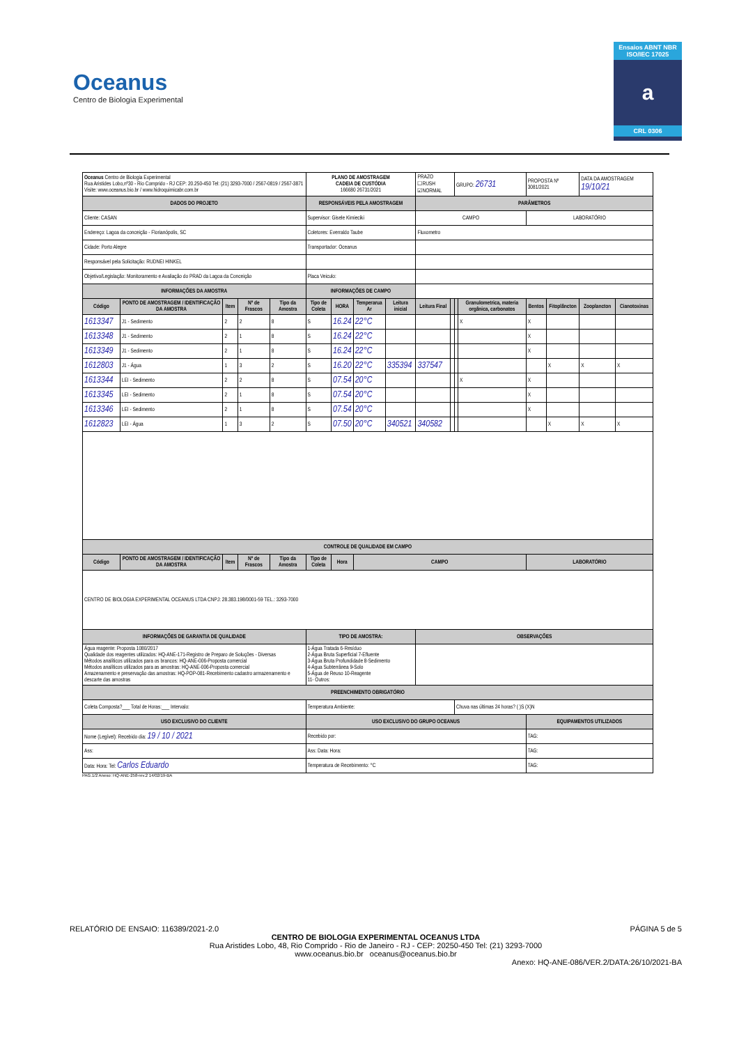Oceanus
Centro de Biologia Experimental
Ensaios ABNT NBR ISO/IEC 17025
a
CRL 0306
| Oceanus Centro de Biologia Experimental Rua Aristides Lobo,nº30 - Rio Comprido - RJ CEP: 20.250-450 Tel: (21) 3293-7000 / 2567-0819 / 2567-3871 Visite: www.oceanus.bio.br / www.hidroquimicabr.com.br | | | | | PLANO DE AMOSTRAGEM CADEIA DE CUSTÓDIA 166680 26731/2021 | | | | PRAZO ☐RUSH ☑NORMAL | | GRUPO: 26731 | | PROPOSTA Nº 3081/2021 | | DATA DA AMOSTRAGEM 19/10/21 | |
| DADOS DO PROJETO | | | | | RESPONSÁVEIS PELA AMOSTRAGEM | | | | PARÂMETROS | | | | | | | |
| Cliente: CASAN | | | | | Supervisor: Gisele Kimieciki | | | | CAMPO | | | | LABORATÓRIO | | | |
| Endereço: Lagoa da conceição - Florianópolis, SC | | | | | Coletores: Everraldo Taube | | | | Fluxometro | | | | | | | |
| Cidade: Porto Alegre | | | | | Transportador: Oceanus | | | | | | | | | | | |
| Responsável pela Solicitação: RUDNEI HINKEL | | | | | | | | | | | | | | | | |
| Objetivo/Legislação: Monitoramento e Avaliação do PRAD da Lagoa da Conceição | | | | | Placa Veiculo: | | | | | | | | | | | |
| INFORMAÇÕES DA AMOSTRA | | | | | INFORMAÇÕES DE CAMPO | | | | | | | | | | | |
| Código | PONTO DE AMOSTRAGEM / IDENTIFICAÇÃO DA AMOSTRA | Item | Nº de Frascos | Tipo da Amostra | Tipo de Coleta | HORA | Temperarua Ar | Leitura inicial | Leitura Final | | | Granulometrica, materia orgânica, carbonatos | Bentos | Fitoplâncton | Zooplancton | Cianotoxinas |
| 1613347 | J1 - Sedimento | 2 | 2 | 8 | S | 16.24 | 22°C | | | | | X | X | | | |
| 1613348 | J1 - Sedimento | 2 | 1 | 8 | S | 16.24 | 22°C | | | | | | X | | | |
| 1613349 | J1 - Sedimento | 2 | 1 | 8 | S | 16.24 | 22°C | | | | | | X | | | |
| 1612803 | J1 - Água | 1 | 3 | 2 | S | 16.20 | 22°C | 335394 | 337547 | | | | | X | X | X |
| 1613344 | LEI - Sedimento | 2 | 2 | 8 | S | 07.54 | 20°C | | | | | X | X | | | |
| 1613345 | LEI - Sedimento | 2 | 1 | 8 | S | 07.54 | 20°C | | | | | | X | | | |
| 1613346 | LEI - Sedimento | 2 | 1 | 8 | S | 07.54 | 20°C | | | | | | X | | | |
| 1612823 | LEI - Água | 1 | 3 | 2 | S | 07.50 | 20°C | 340521 | 340582 | | | | | X | X | X |
| CONTROLE DE QUALIDADE EM CAMPO | | | | | | | | | | | | | | | | |
| Código | PONTO DE AMOSTRAGEM / IDENTIFICAÇÃO DA AMOSTRA | Item | Nº de Frascos | Tipo da Amostra | Tipo de Coleta | Hora | CAMPO | | | | | | LABORATÓRIO | | | |
| CENTRO DE BIOLOGIA EXPERIMENTAL OCEANUS LTDA CNPJ: 28.383.198/0001-59 TEL.: 3293-7000 | | | | | | | | | | | | | | | | |
| INFORMAÇÕES DE GARANTIA DE QUALIDADE | | | | | TIPO DE AMOSTRA: | | | | OBSERVAÇÕES | | | | | | | |
| Água reagente: Proposta 1080/2017 Qualidade dos reagentes utilizados: HQ-ANE-171-Registro de Preparo de Soluções - Diversas Métodos analíticos utilizados para os brancos: HQ-ANE-006-Proposta comercial Métodos analíticos utilizados para as amostras: HQ-ANE-006-Proposta comercial Amazenamento e preservação das amostras: HQ-POP-081-Recebimento cadastro armazenamento e descarte das amostras | | | | | 1-Água Tratada 6-Resíduo 2-Água Bruta Superficial 7-Efluente 3-Água Bruta Profundidade 8-Sedimento 4-Água Subterrânea 9-Solo 5-Água de Reuso 10-Reagente 11- Outros: | | | | | | | | | | | |
| PREENCHIMENTO OBRIGATÓRIO | | | | | | | | | | | | | | | | |
| Coleta Composta?___ Total de Horas:___ Intervalo: | | | | | Temperatura Ambiente: | | | | | | Chuva nas últimas 24 horas? ( )S (X)N | | | | | |
| USO EXCLUSIVO DO CLIENTE | | | | | USO EXCLUSIVO DO GRUPO OCEANUS | | | | | | | | EQUIPAMENTOS UTILIZADOS | | | |
| Nome (Legível): Recebido dia: 19 / 10 / 2021 | | | | | Recebido por: | | | | | | | | TAG: | | | |
| Ass: | | | | | Ass: Data: Hora: | | | | | | | | TAG: | | | |
| Data: Hora: Tel: Carlos Eduardo | | | | | Temperatura de Recebimento: °C | | | | | | | | TAG: | | | |
PAG.1/2 Anexo: HQ-ANE-258-rev.2 14/02/19-BA
RELATÓRIO DE ENSAIO: 116389/2021-2.0 PÁGINA 5 de 5
CENTRO DE BIOLOGIA EXPERIMENTAL OCEANUS LTDA
Rua Aristides Lobo, 48, Rio Comprido - Rio de Janeiro - RJ - CEP: 20250-450 Tel: (21) 3293-7000
www.oceanus.bio.br oceanus@oceanus.bio.br
Anexo: HQ-ANE-086/VER.2/DATA:26/10/2021-BA